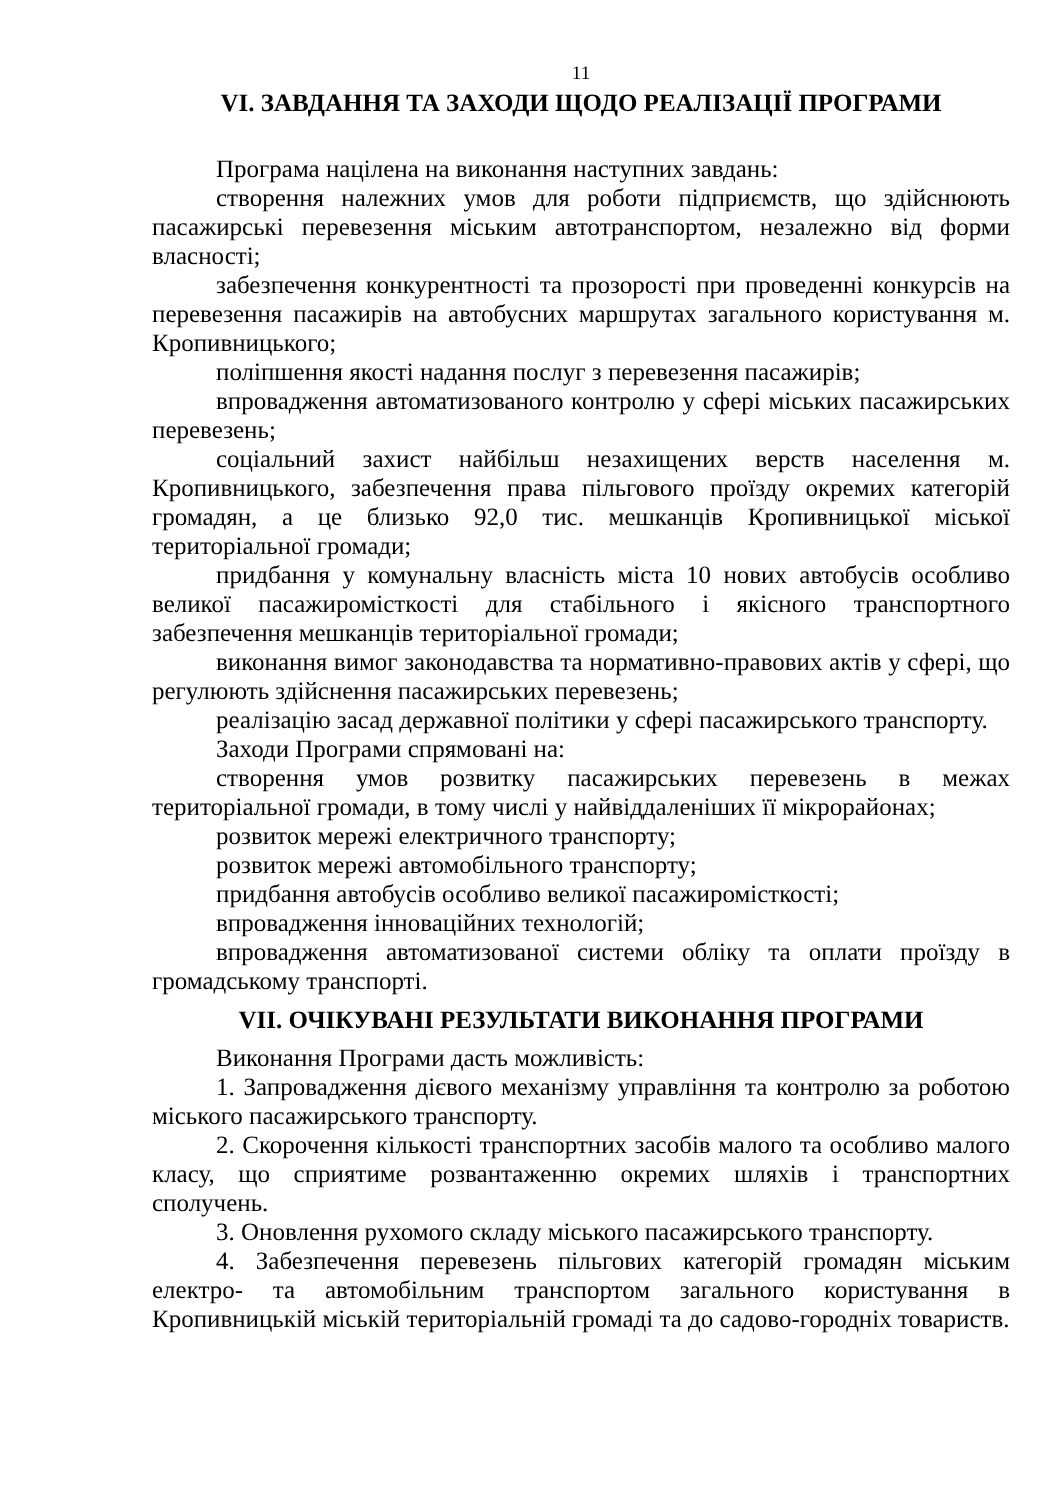11
VI. ЗАВДАННЯ ТА ЗАХОДИ ЩОДО РЕАЛІЗАЦІЇ ПРОГРАМИ
Програма націлена на виконання наступних завдань:
створення належних умов для роботи підприємств, що здійснюють пасажирські перевезення міським автотранспортом, незалежно від форми власності;
забезпечення конкурентності та прозорості при проведенні конкурсів на перевезення пасажирів на автобусних маршрутах загального користування м. Кропивницького;
поліпшення якості надання послуг з перевезення пасажирів;
впровадження автоматизованого контролю у сфері міських пасажирських перевезень;
соціальний захист найбільш незахищених верств населення м. Кропивницького, забезпечення права пільгового проїзду окремих категорій громадян, а це близько 92,0 тис. мешканців Кропивницької міської територіальної громади;
придбання у комунальну власність міста 10 нових автобусів особливо великої пасажиромісткості для стабільного і якісного транспортного забезпечення мешканців територіальної громади;
виконання вимог законодавства та нормативно-правових актів у сфері, що регулюють здійснення пасажирських перевезень;
реалізацію засад державної політики у сфері пасажирського транспорту.
Заходи Програми спрямовані на:
створення умов розвитку пасажирських перевезень в межах територіальної громади, в тому числі у найвіддаленіших її мікрорайонах;
розвиток мережі електричного транспорту;
розвиток мережі автомобільного транспорту;
придбання автобусів особливо великої пасажиромісткості;
впровадження інноваційних технологій;
впровадження автоматизованої системи обліку та оплати проїзду в громадському транспорті.
VII. ОЧІКУВАНІ РЕЗУЛЬТАТИ ВИКОНАННЯ ПРОГРАМИ
Виконання Програми дасть можливість:
1. Запровадження дієвого механізму управління та контролю за роботою міського пасажирського транспорту.
2. Скорочення кількості транспортних засобів малого та особливо малого класу, що сприятиме розвантаженню окремих шляхів і транспортних сполучень.
3. Оновлення рухомого складу міського пасажирського транспорту.
4. Забезпечення перевезень пільгових категорій громадян міським електро- та автомобільним транспортом загального користування в Кропивницькій міській територіальній громаді та до садово-городніх товариств.